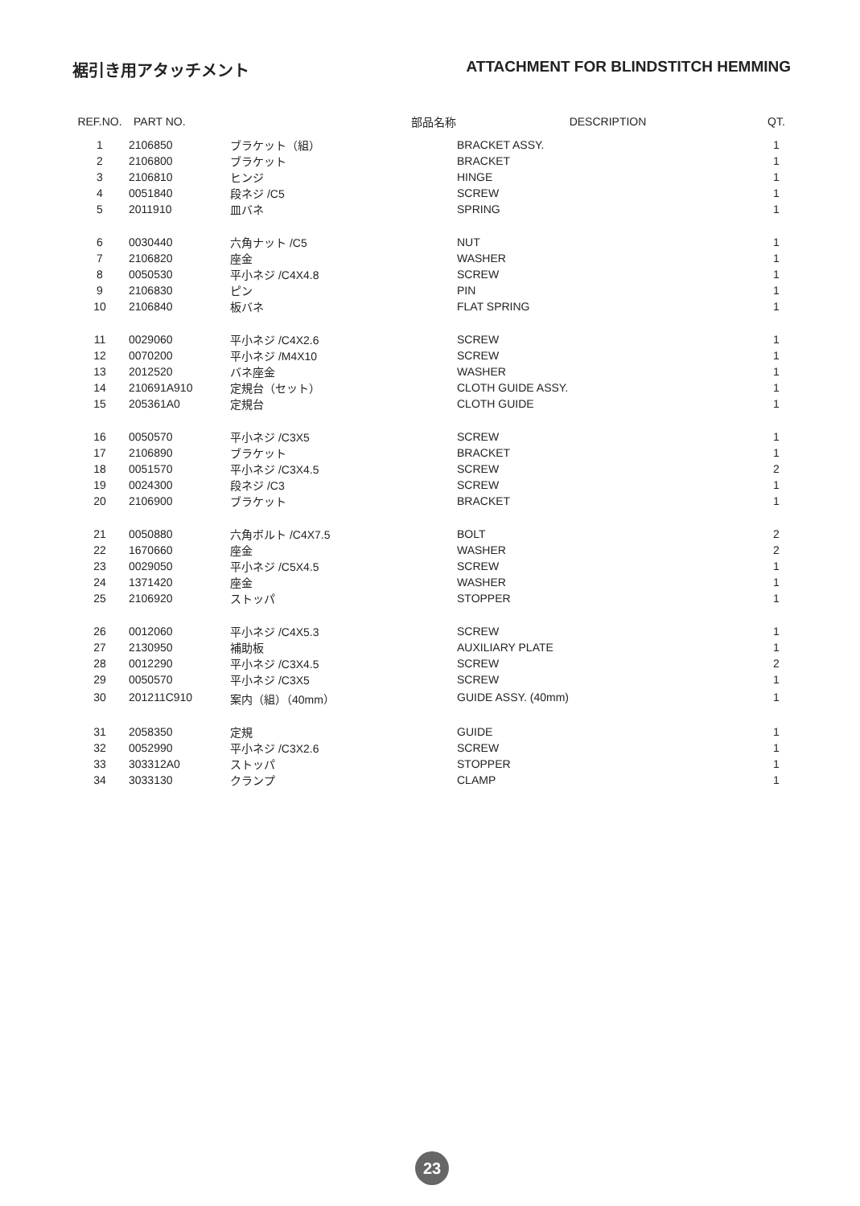裾引き用アタッチメント ATTACHMENT FOR BLINDSTITCH HEMMING
| REF.NO. | PART NO. | 部品名称 | DESCRIPTION | QT. |
| --- | --- | --- | --- | --- |
| 1 | 2106850 | ブラケット（組） | BRACKET ASSY. | 1 |
| 2 | 2106800 | ブラケット | BRACKET | 1 |
| 3 | 2106810 | ヒンジ | HINGE | 1 |
| 4 | 0051840 | 段ネジ /C5 | SCREW | 1 |
| 5 | 2011910 | 皿バネ | SPRING | 1 |
| 6 | 0030440 | 六角ナット /C5 | NUT | 1 |
| 7 | 2106820 | 座金 | WASHER | 1 |
| 8 | 0050530 | 平小ネジ /C4X4.8 | SCREW | 1 |
| 9 | 2106830 | ピン | PIN | 1 |
| 10 | 2106840 | 板バネ | FLAT SPRING | 1 |
| 11 | 0029060 | 平小ネジ /C4X2.6 | SCREW | 1 |
| 12 | 0070200 | 平小ネジ /M4X10 | SCREW | 1 |
| 13 | 2012520 | バネ座金 | WASHER | 1 |
| 14 | 210691A910 | 定規台（セット） | CLOTH GUIDE ASSY. | 1 |
| 15 | 205361A0 | 定規台 | CLOTH GUIDE | 1 |
| 16 | 0050570 | 平小ネジ /C3X5 | SCREW | 1 |
| 17 | 2106890 | ブラケット | BRACKET | 1 |
| 18 | 0051570 | 平小ネジ /C3X4.5 | SCREW | 2 |
| 19 | 0024300 | 段ネジ /C3 | SCREW | 1 |
| 20 | 2106900 | ブラケット | BRACKET | 1 |
| 21 | 0050880 | 六角ボルト /C4X7.5 | BOLT | 2 |
| 22 | 1670660 | 座金 | WASHER | 2 |
| 23 | 0029050 | 平小ネジ /C5X4.5 | SCREW | 1 |
| 24 | 1371420 | 座金 | WASHER | 1 |
| 25 | 2106920 | ストッパ | STOPPER | 1 |
| 26 | 0012060 | 平小ネジ /C4X5.3 | SCREW | 1 |
| 27 | 2130950 | 補助板 | AUXILIARY PLATE | 1 |
| 28 | 0012290 | 平小ネジ /C3X4.5 | SCREW | 2 |
| 29 | 0050570 | 平小ネジ /C3X5 | SCREW | 1 |
| 30 | 201211C910 | 案内（組）（40mm） | GUIDE ASSY. (40mm) | 1 |
| 31 | 2058350 | 定規 | GUIDE | 1 |
| 32 | 0052990 | 平小ネジ /C3X2.6 | SCREW | 1 |
| 33 | 303312A0 | ストッパ | STOPPER | 1 |
| 34 | 3033130 | クランプ | CLAMP | 1 |
23